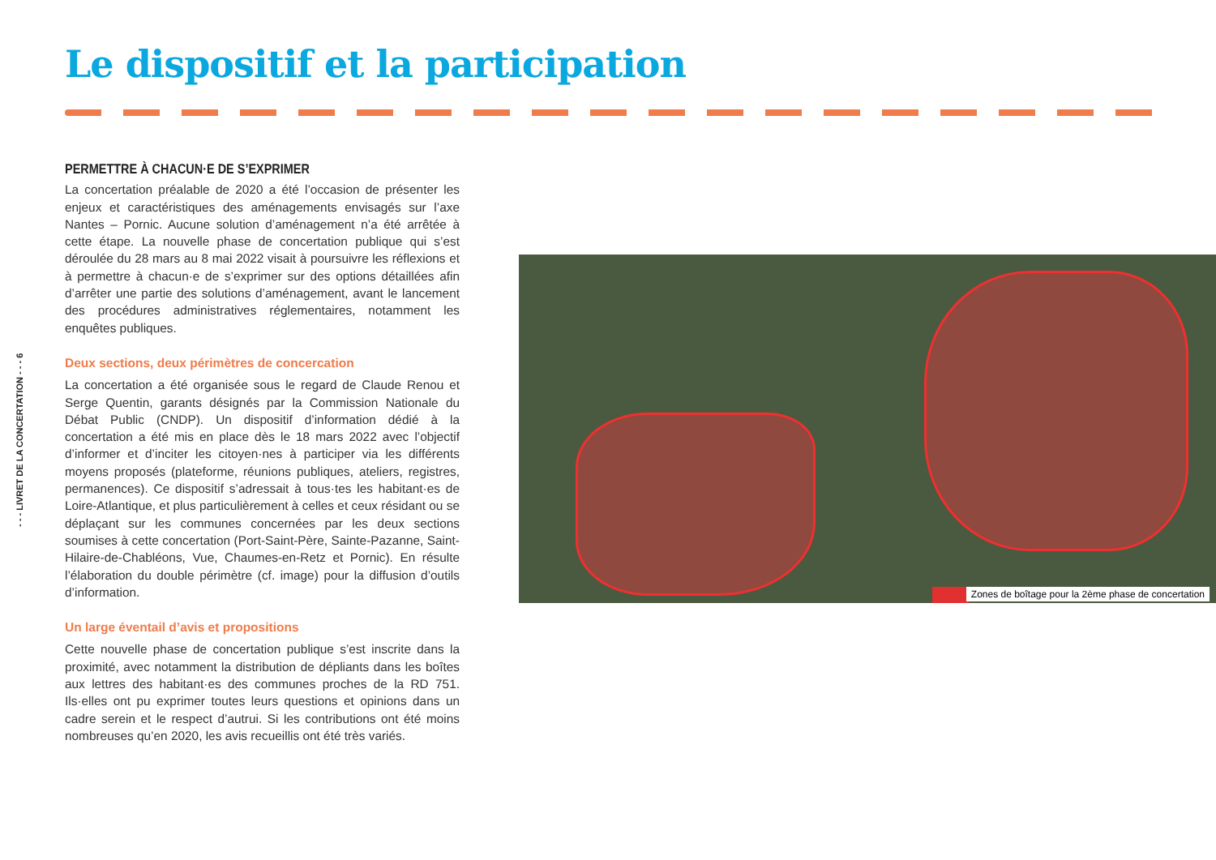Le dispositif et la participation
- - - LIVRET DE LA CONCERTATION - - - 6
PERMETTRE À CHACUN·E DE S’EXPRIMER
La concertation préalable de 2020 a été l’occasion de présenter les enjeux et caractéristiques des aménagements envisagés sur l’axe Nantes – Pornic. Aucune solution d’aménagement n’a été arrêtée à cette étape. La nouvelle phase de concertation publique qui s’est déroulée du 28 mars au 8 mai 2022 visait à poursuivre les réflexions et à permettre à chacun·e de s’exprimer sur des options détaillées afin d’arrêter une partie des solutions d’aménagement, avant le lancement des procédures administratives réglementaires, notamment les enquêtes publiques.
Deux sections, deux périmètres de concercation
La concertation a été organisée sous le regard de Claude Renou et Serge Quentin, garants désignés par la Commission Nationale du Débat Public (CNDP). Un dispositif d’information dédié à la concertation a été mis en place dès le 18 mars 2022 avec l’objectif d’informer et d’inciter les citoyen·nes à participer via les différents moyens proposés (plateforme, réunions publiques, ateliers, registres, permanences). Ce dispositif s’adressait à tous·tes les habitant·es de Loire-Atlantique, et plus particulièrement à celles et ceux résidant ou se déplaçant sur les communes concernées par les deux sections soumises à cette concertation (Port-Saint-Père, Sainte-Pazanne, Saint-Hilaire-de-Chabléons, Vue, Chaumes-en-Retz et Pornic). En résulte l’élaboration du double périmètre (cf. image) pour la diffusion d’outils d’information.
Un large éventail d’avis et propositions
Cette nouvelle phase de concertation publique s’est inscrite dans la proximité, avec notamment la distribution de dépliants dans les boîtes aux lettres des habitant·es des communes proches de la RD 751. Ils·elles ont pu exprimer toutes leurs questions et opinions dans un cadre serein et le respect d’autrui. Si les contributions ont été moins nombreuses qu’en 2020, les avis recueillis ont été très variés.
Zones de boîtage pour la 2ème phase de concertation